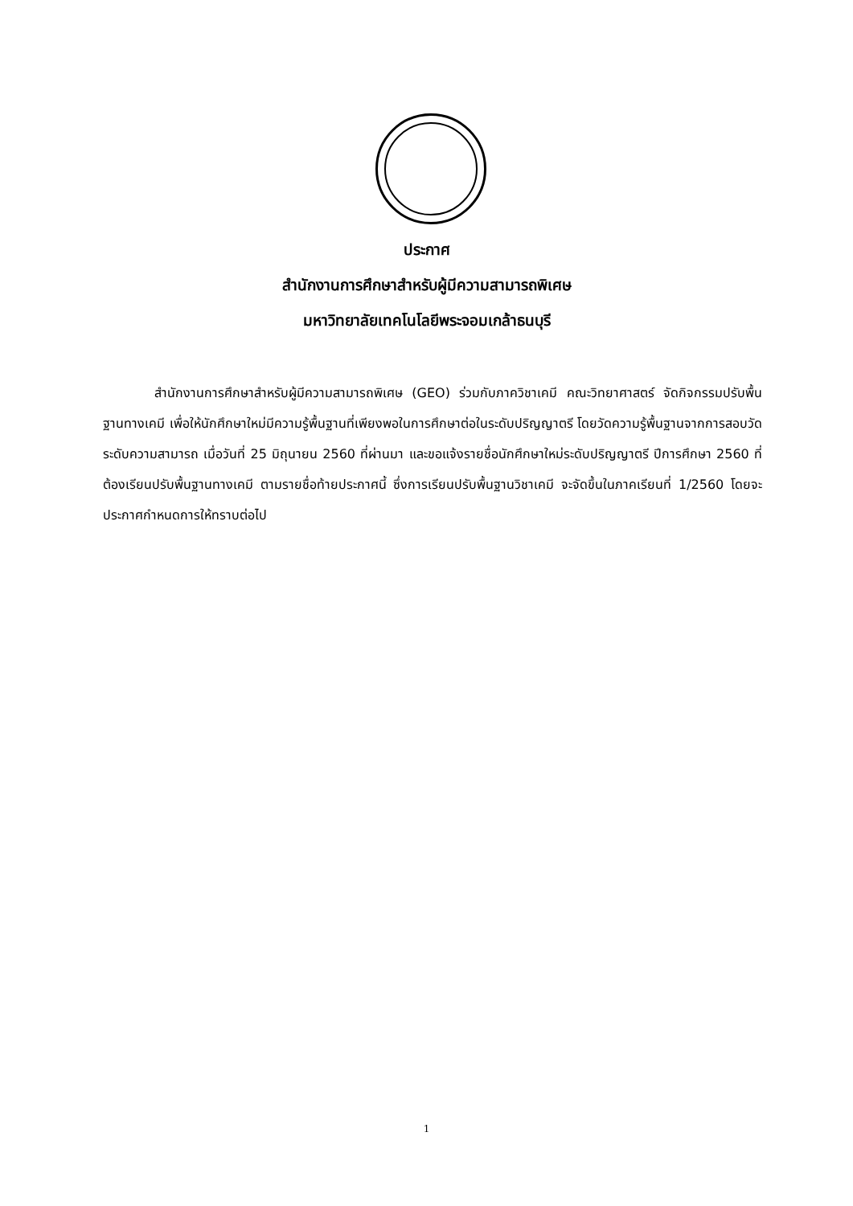ประกาศ
สำนักงานการศึกษาสำหรับผู้มีความสามารถพิเศษ
มหาวิทยาลัยเทคโนโลยีพระจอมเกล้าธนบุรี
สำนักงานการศึกษาสำหรับผู้มีความสามารถพิเศษ (GEO) ร่วมกับภาควิชาเคมี คณะวิทยาศาสตร์ จัดกิจกรรมปรับพื้นฐานทางเคมี เพื่อให้นักศึกษาใหม่มีความรู้พื้นฐานที่เพียงพอในการศึกษาต่อในระดับปริญญาตรี โดยวัดความรู้พื้นฐานจากการสอบวัดระดับความสามารถ เมื่อวันที่ 25 มิถุนายน 2560 ที่ผ่านมา และขอแจ้งรายชื่อนักศึกษาใหม่ระดับปริญญาตรี ปีการศึกษา 2560 ที่ต้องเรียนปรับพื้นฐานทางเคมี ตามรายชื่อท้ายประกาศนี้ ซึ่งการเรียนปรับพื้นฐานวิชาเคมี จะจัดขึ้นในภาคเรียนที่ 1/2560 โดยจะประกาศกำหนดการให้ทราบต่อไป
1